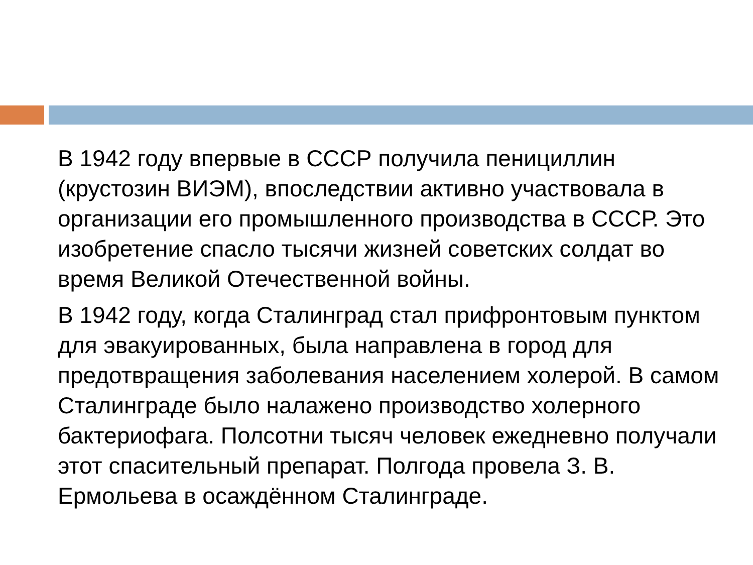В 1942 году впервые в СССР получила пенициллин (крустозин ВИЭМ), впоследствии активно участвовала в организации его промышленного производства в СССР. Это изобретение спасло тысячи жизней советских солдат во время Великой Отечественной войны.
В 1942 году, когда Сталинград стал прифронтовым пунктом для эвакуированных, была направлена в город для предотвращения заболевания населением холерой. В самом Сталинграде было налажено производство холерного бактериофага. Полсотни тысяч человек ежедневно получали этот спасительный препарат. Полгода провела З. В. Ермольева в осаждённом Сталинграде.